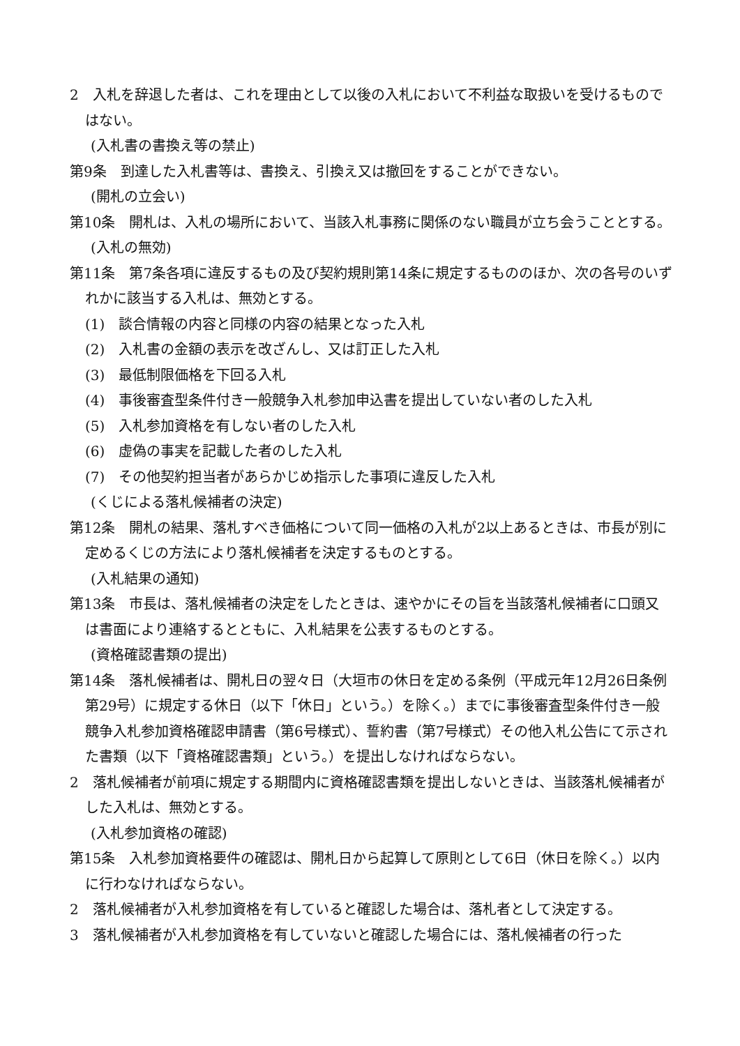2　入札を辞退した者は、これを理由として以後の入札において不利益な取扱いを受けるものではない。
(入札書の書換え等の禁止)
第9条　到達した入札書等は、書換え、引換え又は撤回をすることができない。
(開札の立会い)
第10条　開札は、入札の場所において、当該入札事務に関係のない職員が立ち会うこととする。
(入札の無効)
第11条　第7条各項に違反するもの及び契約規則第14条に規定するもののほか、次の各号のいずれかに該当する入札は、無効とする。
(1)　談合情報の内容と同様の内容の結果となった入札
(2)　入札書の金額の表示を改ざんし、又は訂正した入札
(3)　最低制限価格を下回る入札
(4)　事後審査型条件付き一般競争入札参加申込書を提出していない者のした入札
(5)　入札参加資格を有しない者のした入札
(6)　虚偽の事実を記載した者のした入札
(7)　その他契約担当者があらかじめ指示した事項に違反した入札
(くじによる落札候補者の決定)
第12条　開札の結果、落札すべき価格について同一価格の入札が2以上あるときは、市長が別に定めるくじの方法により落札候補者を決定するものとする。
(入札結果の通知)
第13条　市長は、落札候補者の決定をしたときは、速やかにその旨を当該落札候補者に口頭又は書面により連絡するとともに、入札結果を公表するものとする。
(資格確認書類の提出)
第14条　落札候補者は、開札日の翌々日（大垣市の休日を定める条例（平成元年12月26日条例第29号）に規定する休日（以下「休日」という。）を除く。）までに事後審査型条件付き一般競争入札参加資格確認申請書（第6号様式）、誓約書（第7号様式）その他入札公告にて示された書類（以下「資格確認書類」という。）を提出しなければならない。
2　落札候補者が前項に規定する期間内に資格確認書類を提出しないときは、当該落札候補者がした入札は、無効とする。
(入札参加資格の確認)
第15条　入札参加資格要件の確認は、開札日から起算して原則として6日（休日を除く。）以内に行わなければならない。
2　落札候補者が入札参加資格を有していると確認した場合は、落札者として決定する。
3　落札候補者が入札参加資格を有していないと確認した場合には、落札候補者の行った